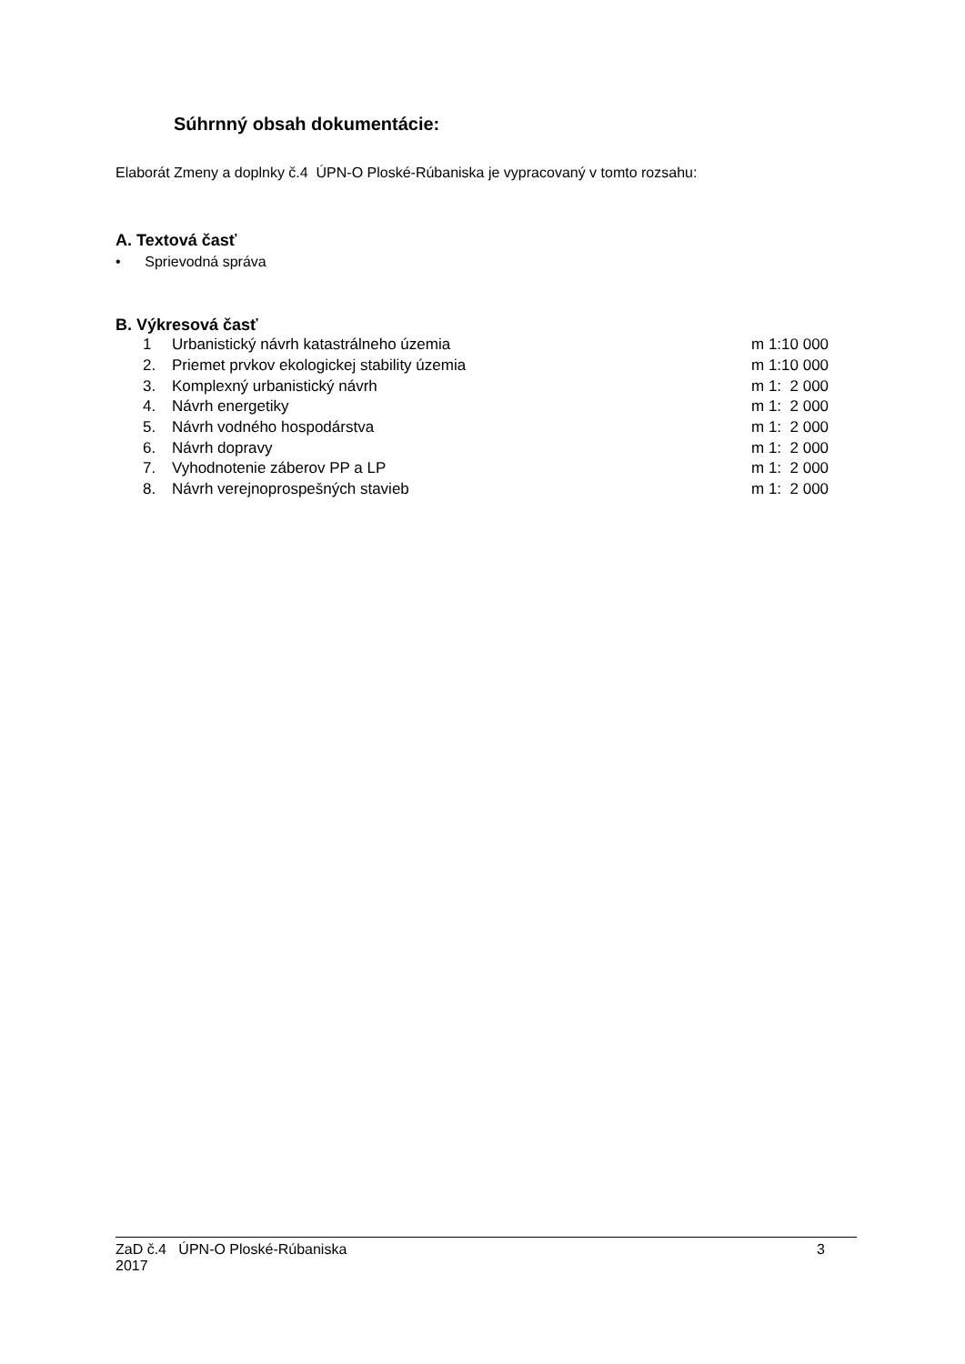Súhrnný obsah dokumentácie:
Elaborát Zmeny a doplnky č.4 ÚPN-O Ploské-Rúbaniska je vypracovaný v tomto rozsahu:
A. Textová časť
• Sprievodná správa
B. Výkresová časť
| 1 | Urbanistický návrh katastrálneho územia | m 1:10 000 |
| 2. | Priemet prvkov ekologickej stability územia | m 1:10 000 |
| 3. | Komplexný urbanistický návrh | m 1: 2 000 |
| 4. | Návrh energetiky | m 1: 2 000 |
| 5. | Návrh vodného hospodárstva | m 1: 2 000 |
| 6. | Návrh dopravy | m 1: 2 000 |
| 7. | Vyhodnotenie záberov PP a LP | m 1: 2 000 |
| 8. | Návrh verejnoprospešných stavieb | m 1: 2 000 |
ZaD č.4 ÚPN-O Ploské-Rúbaniska
2017
3